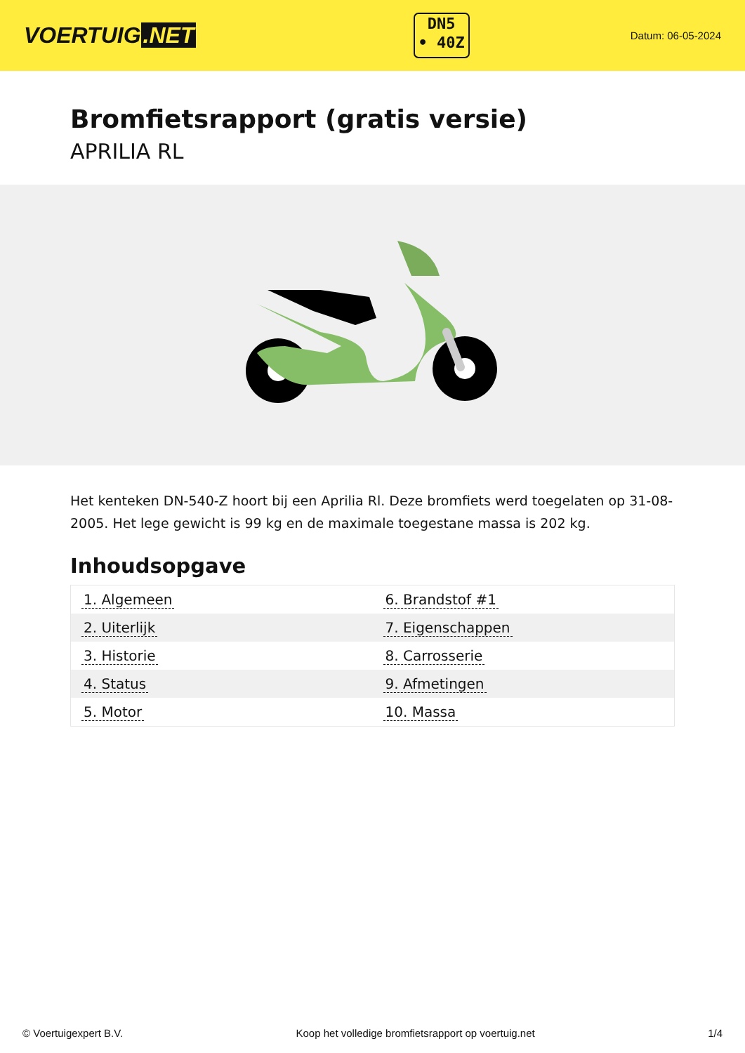VOERTUIG.NET
DN5
• 40Z
Datum: 06-05-2024
Bromfietsrapport (gratis versie)
APRILIA RL
Het kenteken DN-540-Z hoort bij een Aprilia Rl. Deze bromfiets werd toegelaten op 31-08-2005. Het lege gewicht is 99 kg en de maximale toegestane massa is 202 kg.
Inhoudsopgave
| 1. Algemeen | 6. Brandstof #1 |
| 2. Uiterlijk | 7. Eigenschappen |
| 3. Historie | 8. Carrosserie |
| 4. Status | 9. Afmetingen |
| 5. Motor | 10. Massa |
© Voertuigexpert B.V. Koop het volledige bromfietsrapport op voertuig.net 1/4